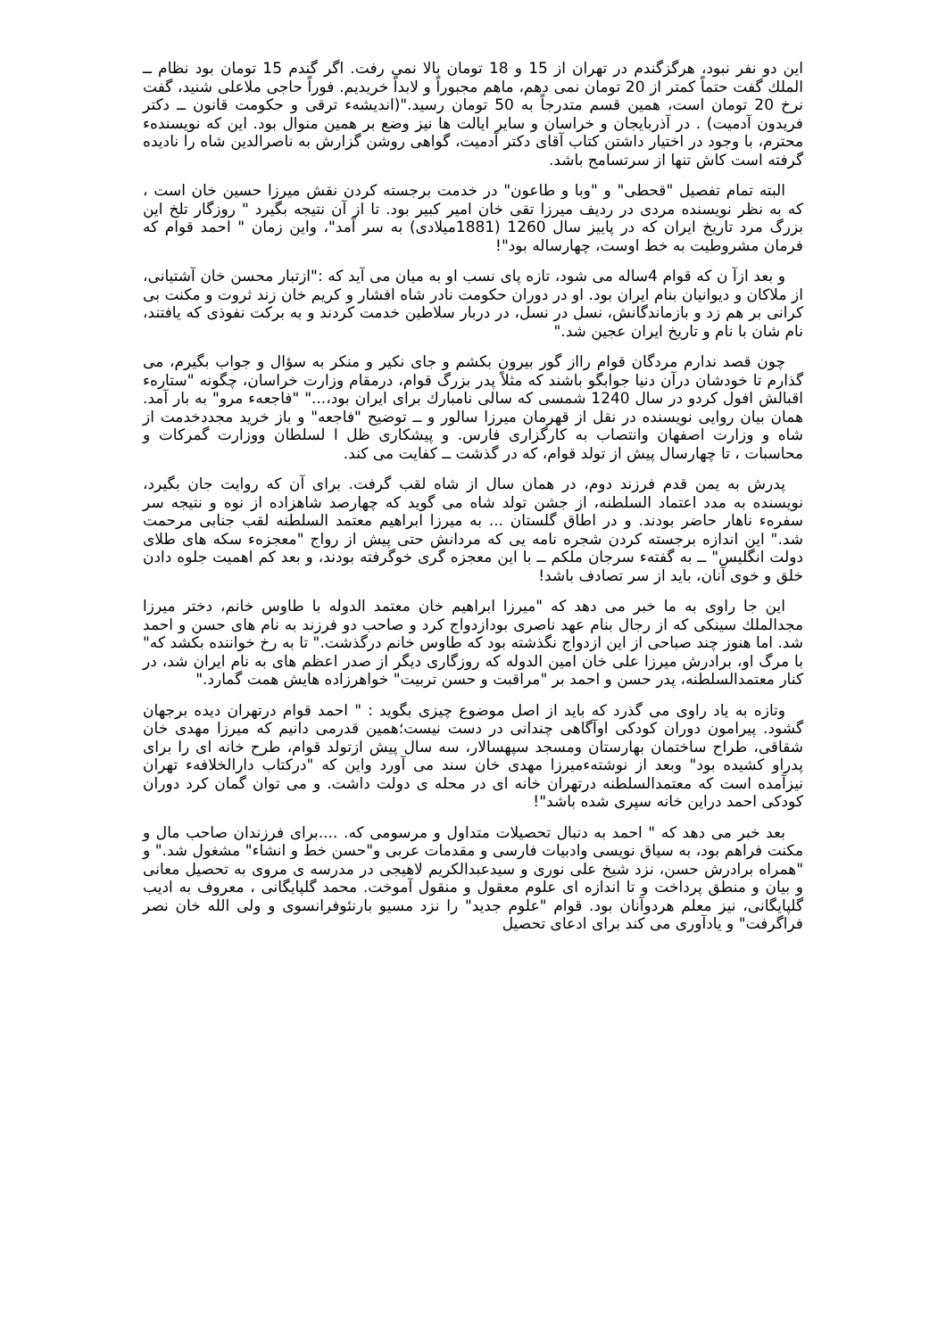این دو نفر نبود، هرگزگندم در تهران از 15 و 18 تومان بالا نمی رفت. اگر گندم 15 تومان بود نظام ــ الملك گفت حتماً کمتر از 20 تومان نمی دهم، ماهم مجبوراً و لابداً خریدیم. فوراً حاجی ملاعلی شنید، گفت نرخ 20 تومان است، همین قسم متدرجاً به 50 تومان رسید."(اندیشهء ترقی و حکومت قانون ــ دکتر فریدون آدمیت) . در آذربایجان و خراسان و سایر ایالت ها نیز وضع بر همین منوال بود. این که نویسندهء محترم، با وجود در اختیار داشتن کتاب آقای دکتر آدمیت، گواهی روشن گزارش به ناصرالدین شاه را نادیده گرفته است کاش تنها از سرتسامح باشد.
البته تمام تفصیل "قحطی" و "وبا و طاعون" در خدمت برجسته کردن نقش میرزا حسین خان است ، که به نظر نویسنده مردی در ردیف میرزا تقی خان امیر کبیر بود. تا از آن نتیجه بگیرد " روزگار تلخ این بزرگ مرد تاریخ ایران که در پاییز سال 1260 (1881میلادی) به سر آمد"، واین زمان " احمد قوام که فرمان مشروطیت به خط اوست، چهارساله بود"!
و بعد ازآ ن که قوام 4ساله می شود، تازه پای نسب او به میان می آید که :"ازتبار محسن خان آشتیانی، از ملاکان و دیوانیان بنام ایران بود. او در دوران حکومت نادر شاه افشار و کریم خان زند ثروت و مکنت بی کرانی بر هم زد و بازماندگانش، نسل در نسل، در دربار سلاطین خدمت کردند و به برکت نفوذی که یافتند، نام شان با نام و تاریخ ایران عجین شد."
چون قصد ندارم مردگان قوام رااز گور بیرون بکشم و جای نکیر و منکر به سؤال و جواب بگیرم، می گذارم تا خودشان درآن دنیا جوابگو باشند که مثلاً پدر بزرگ قوام، درمقام وزارت خراسان، چگونه "ستارهء اقبالش افول کردو در سال 1240 شمسی که سالی نامبارك برای ایران بود،..." "فاجعهء مرو" به بار آمد. همان بیان روایی نویسنده در نقل از قهرمان میرزا سالور و ــ توضیح "فاجعه" و باز خرید مجددخدمت از شاه و وزارت اصفهان وانتصاب به کارگزاری فارس. و پیشکاری ظل ا لسلطان ووزارت گمرکات و محاسبات ، تا چهارسال پیش از تولد قوام، که در گذشت ــ کفایت می کند.
پدرش به یمن قدم فرزند دوم، در همان سال از شاه لقب گرفت. برای آن که روایت جان بگیرد، نویسنده به مدد اعتماد السلطنه، از جشن تولد شاه می گوید که چهارصد شاهزاده از نوه و نتیجه سر سفرهء ناهار حاضر بودند. و در اطاق گلستان ... به میرزا ابراهیم معتمد السلطنه لقب جنابی مرحمت شد." این اندازه برجسته کردن شجره نامه یی که مردانش حتی پیش از رواج "معجزهء سکه های طلای دولت انگلیس" ــ به گفتهء سرجان ملکم ــ با این معجزه گری خوگرفته بودند، و بعد کم اهمیت جلوه دادن خلق و خوی آنان، باید از سر تصادف باشد!
این جا راوی به ما خبر می دهد که "میرزا ابراهیم خان معتمد الدوله با طاوس خانم، دختر میرزا مجدالملك سینکی که از رجال بنام عهد ناصری بودازدواج کرد و صاحب دو فرزند به نام های حسن و احمد شد. اما هنوز چند صباحی از این ازدواج نگذشته بود که طاوس خانم درگذشت." تا به رخ خواننده بکشد که" با مرگ او، برادرش میرزا علی خان امین الدوله که روزگاری دیگر از صدر اعظم های به نام ایران شد، در کنار معتمدالسلطنه، پدر حسن و احمد بر "مراقبت و حسن تربیت" خواهرزاده هایش همت گمارد."
وتازه به یاد راوی می گذرد که باید از اصل موضوع چیزی بگوید : " احمد قوام درتهران دیده برجهان گشود. پیرامون دوران کودکی اوآگاهی چندانی در دست نیست؛همین قدرمی دانیم که میرزا مهدی خان شقاقی، طراح ساختمان بهارستان ومسجد سپهسالار، سه سال پیش ازتولد قوام، طرح خانه ای را برای پدراو کشیده بود" وبعد از نوشتهءمیرزا مهدی خان سند می آورد واین که "درکتاب دارالخلافهء تهران نیزآمده است که معتمدالسلطنه درتهران خانه ای در محله ی دولت داشت. و می توان گمان کرد دوران کودکی احمد دراین خانه سپری شده باشد"!
بعد خبر می دهد که " احمد به دنبال تحصیلات متداول و مرسومی که. ....برای فرزندان صاحب مال و مکنت فراهم بود، به سیاق نویسی وادبیات فارسی و مقدمات عربی و"حسن خط و انشاء" مشغول شد." و "همراه برادرش حسن، نزد شیخ علی نوری و سیدعبدالکریم لاهیجی در مدرسه ی مروی به تحصیل معانی و بیان و منطق پرداخت و تا اندازه ای علوم معقول و منقول آموخت. محمد گلپایگانی ، معروف به ادیب گلپایگانی، نیز معلم هردوآنان بود. قوام "علوم جدید" را نزد مسیو بارنئوفرانسوی و ولی الله خان نصر فراگرفت" و یادآوری می کند برای ادعای تحصیل